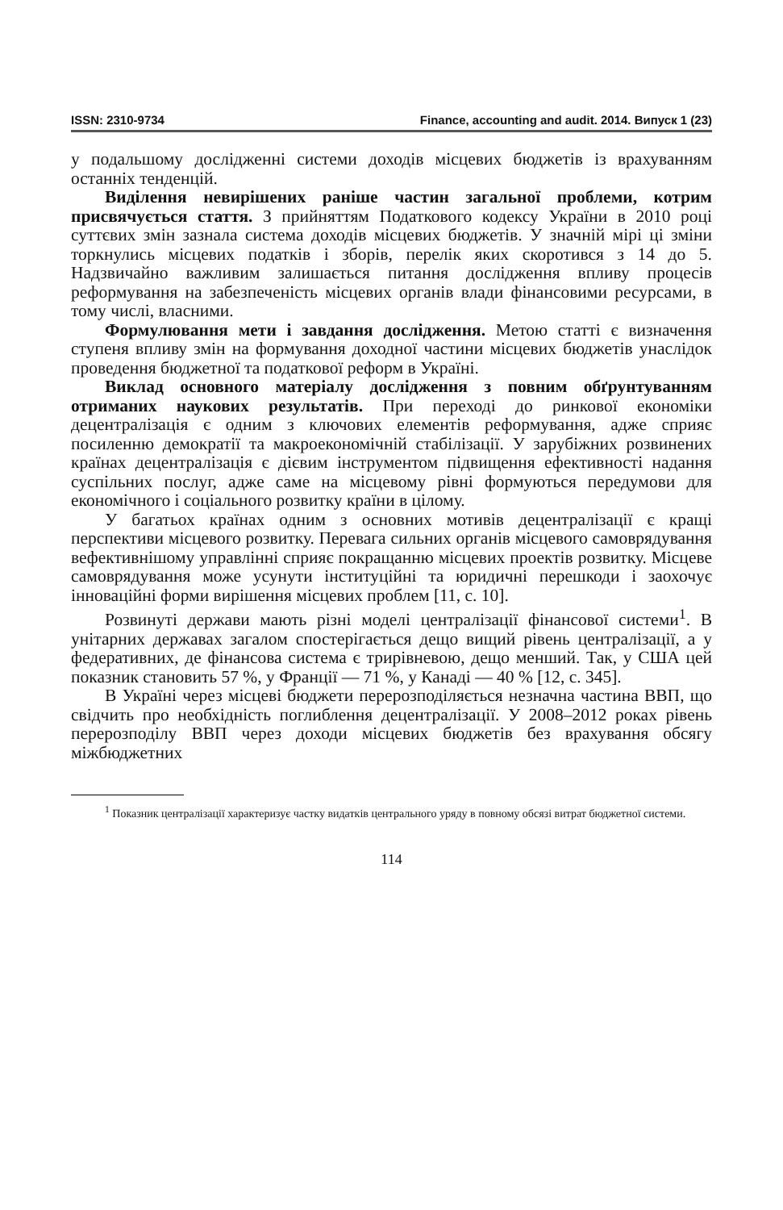ISSN: 2310-9734 Finance, accounting and audit. 2014. Випуск 1 (23)
у подальшому дослідженні системи доходів місцевих бюджетів із врахуванням останніх тенденцій.
Виділення невирішених раніше частин загальної проблеми, котрим присвячується стаття. З прийняттям Податкового кодексу України в 2010 році суттєвих змін зазнала система доходів місцевих бюджетів. У значній мірі ці зміни торкнулись місцевих податків і зборів, перелік яких скоротився з 14 до 5. Надзвичайно важливим залишається питання дослідження впливу процесів реформування на забезпеченість місцевих органів влади фінансовими ресурсами, в тому числі, власними.
Формулювання мети і завдання дослідження. Метою статті є визначення ступеня впливу змін на формування доходної частини місцевих бюджетів унаслідок проведення бюджетної та податкової реформ в Україні.
Виклад основного матеріалу дослідження з повним обґрунтуванням отриманих наукових результатів. При переході до ринкової економіки децентралізація є одним з ключових елементів реформування, адже сприяє посиленню демократії та макроекономічній стабілізації. У зарубіжних розвинених країнах децентралізація є дієвим інструментом підвищення ефективності надання суспільних послуг, адже саме на місцевому рівні формуються передумови для економічного і соціального розвитку країни в цілому.
У багатьох країнах одним з основних мотивів децентралізації є кращі перспективи місцевого розвитку. Перевага сильних органів місцевого самоврядування вефективнішому управлінні сприяє покращанню місцевих проектів розвитку. Місцеве самоврядування може усунути інституційні та юридичні перешкоди і заохочує інноваційні форми вирішення місцевих проблем [11, с. 10].
Розвинуті держави мають різні моделі централізації фінансової системи<sup>1</sup>. В унітарних державах загалом спостерігається дещо вищий рівень централізації, а у федеративних, де фінансова система є трирівневою, дещо менший. Так, у США цей показник становить 57 %, у Франції — 71 %, у Канаді — 40 % [12, с. 345].
В Україні через місцеві бюджети перерозподіляється незначна частина ВВП, що свідчить про необхідність поглиблення децентралізації. У 2008–2012 роках рівень перерозподілу ВВП через доходи місцевих бюджетів без врахування обсягу міжбюджетних
<sup>1</sup> Показник централізації характеризує частку видатків центрального уряду в повному обсязі витрат бюджетної системи.
114